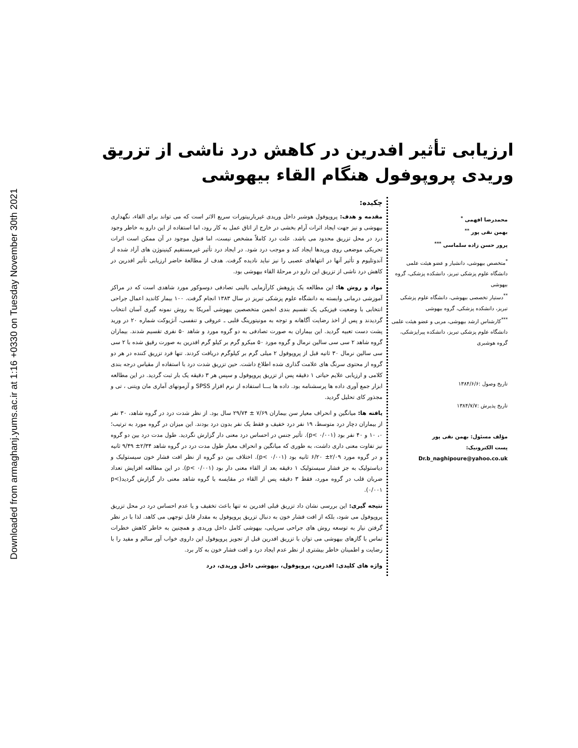Downloaded from armaghanj.yums.ac.ir at 1:16 +0330 on Tuesday November 30th 2021
ارزیابی تأثیر افدرین در کاهش درد ناشی از تزریق وریدی پروپوفول هنگام القاء بیهوشی
محمدرضا افهمی <sup>*</sup>
بهمن نقی پور <sup>**</sup>
پرور حسن زاده سلماسی <sup>***</sup>
<sup>*</sup> متخصص بیهوشی، دانشیار و عضو هیئت علمی دانشگاه علوم پزشکی تبریز، دانشکده پزشکی، گروه بیهوشی
<sup>**</sup> دستیار تخصصی بیهوشی، دانشگاه علوم پزشکی تبریز، دانشکده پزشکی، گروه بیهوشی
<sup>***</sup> کارشناس ارشد بیهوشی، مربی و عضو هیئت علمی دانشگاه علوم پزشکی تبریز، دانشکده پیراپزشکی، گروه هوشبری
تاریخ وصول :۱۳۸۴/۶/۶
تاریخ پذیرش :۱۳۸۴/۷/۷
مؤلف مسئول: بهمن نقی پور
پست الکترونیک: Dr.b_naghipoure@yahoo.co.uk
چکیده:
مقدمه و هدف: پروپوفول هوشبر داخل وریدی غیرباربیتورات سریع الاثر است که می تواند برای القاء، نگهداری بیهوشی و نیز جهت ایجاد اثرات آرام بخشی در خارج از اتاق عمل به کار رود، اما استفاده از این دارو به خاطر وجود درد در محل تزریق محدود می باشد. علت درد کاملاً مشخص نیست، اما فنول موجود در آن ممکن است اثرات تحریکی موضعی روی وریدها ایجاد کند و موجب درد شود. در ایجاد درد تأثیر غیرمستقیم کینینوژن های آزاد شده از آندوتلیوم و تأثیر آنها در انتهاهای عصبی را نیز نباید نادیده گرفت. هدف از مطالعهٔ حاضر ارزیابی تأثیر افدرین در کاهش درد ناشی از تزریق این دارو در مرحلهٔ القاء بیهوشی بود.
مواد و روش ها: این مطالعه یک پژوهش کارآزمایی بالینی تصادفی دوسوکور مورد شاهدی است که در مراکز آموزشی درمانی وابسته به دانشگاه علوم پزشکی تبریز در سال ۱۳۸۳ انجام گرفت. ۱۰۰ بیمار کاندید اعمال جراحی انتخابی با وضعیت فیزیکی یک تقسیم بندی انجمن متخصصین بیهوشی آمریکا به روش نمونه گیری آسان انتخاب گردیدند و پس از اخذ رضایت آگاهانه و توجه به مونیتورینگ قلبی ـ عروقی و تنفسی، آنژیوکت شماره ۲۰ در ورید پشت دست تعبیه گردید. این بیماران به صورت تصادفی به دو گروه مورد و شاهد ۵۰ نفری تقسیم شدند. بیماران گروه شاهد ۲ سی سی سالین نرمال و گروه مورد ۵۰ میکرو گرم بر کیلو گرم افدرین به صورت رقیق شده با ۲ سی سی سالین نرمال ۳۰ ثانیه قبل از پروپوفول ۲ میلی گرم بر کیلوگرم دریافت کردند. تنها فرد تزریق کننده در هر دو گروه از محتوی سرنگ های علامت گذاری شده اطلاع داشت. حین تزریق شدت درد با استفاده از مقیاس درجه بندی کلامی و ارزیابی علایم حیاتی ۱ دقیقه پس از تزریق پروپوفول و سپس هر ۳ دقیقه یک بار ثبت گردید. در این مطالعه ابزار جمع آوری داده ها پرسشنامه بود. داده ها بـــا استفاده از نرم افزار SPSS و آزمونهای آماری مان ویتنی ، تی و مجذور کای تحلیل گردید.
یافته ها: میانگین و انحراف معیار سن بیماران ۷/۶۹ ± ۲۹/۷۴ سال بود. از نظر شدت درد در گروه شاهد، ۳۰ نفر از بیماران دچار درد متوسط، ۱۹ نفر درد خفیف و فقط یک نفر بدون درد بودند. این میزان در گروه مورد به ترتیب؛ ۰، ۱۰ و ۴۰ نفر بود (p< ۰/۰۰۱). تأثیر جنس در احساس درد معنی دار گزارش نگردید. طول مدت درد بین دو گروه نیز تفاوت معنی داری داشت، به طوری که میانگین و انحراف معیار طول مدت درد در گروه شاهد ۲/۳۴± ۹/۴۹ ثانیه و در گروه مورد ۲/۰۹± ۶/۲۰ ثانیه بود (p< ۰/۰۰۱). اختلاف بین دو گروه از نظر افت فشار خون سیستولیک و دیاستولیک به جز فشار سیستولیک ۱ دقیقه بعد از القاء معنی دار بود (p< ۰/۰۰۱). در این مطالعه افزایش تعداد ضربان قلب در گروه مورد، فقط ۳ دقیقه پس از القاء در مقایسه با گروه شاهد معنی دار گزارش گردید(p< ۰/۰۰۱).
نتیجه گیری: این بررسی نشان داد تزریق قبلی افدرین نه تنها باعث تخفیف و یا عدم احساس درد در محل تزریق پروپوفول می شود، بلکه از افت فشار خون به دنبال تزریق پروپوفول به مقدار قابل توجهی می کاهد. لذا با در نظر گرفتن نیاز به توسعه روش های جراحی سرپایی، بیهوشی کامل داخل وریدی و همچنین به خاطر کاهش خطرات تماس با گازهای بیهوشی می توان با تزریق افدرین قبل از تجویز پروپوفول این داروی خواب آور سالم و مفید را با رضایت و اطمینان خاطر بیشتری از نظر عدم ایجاد درد و افت فشار خون به کار برد.
واژه های کلیدی: افدرین، پروپوفول، بیهوشی داخل وریدی، درد